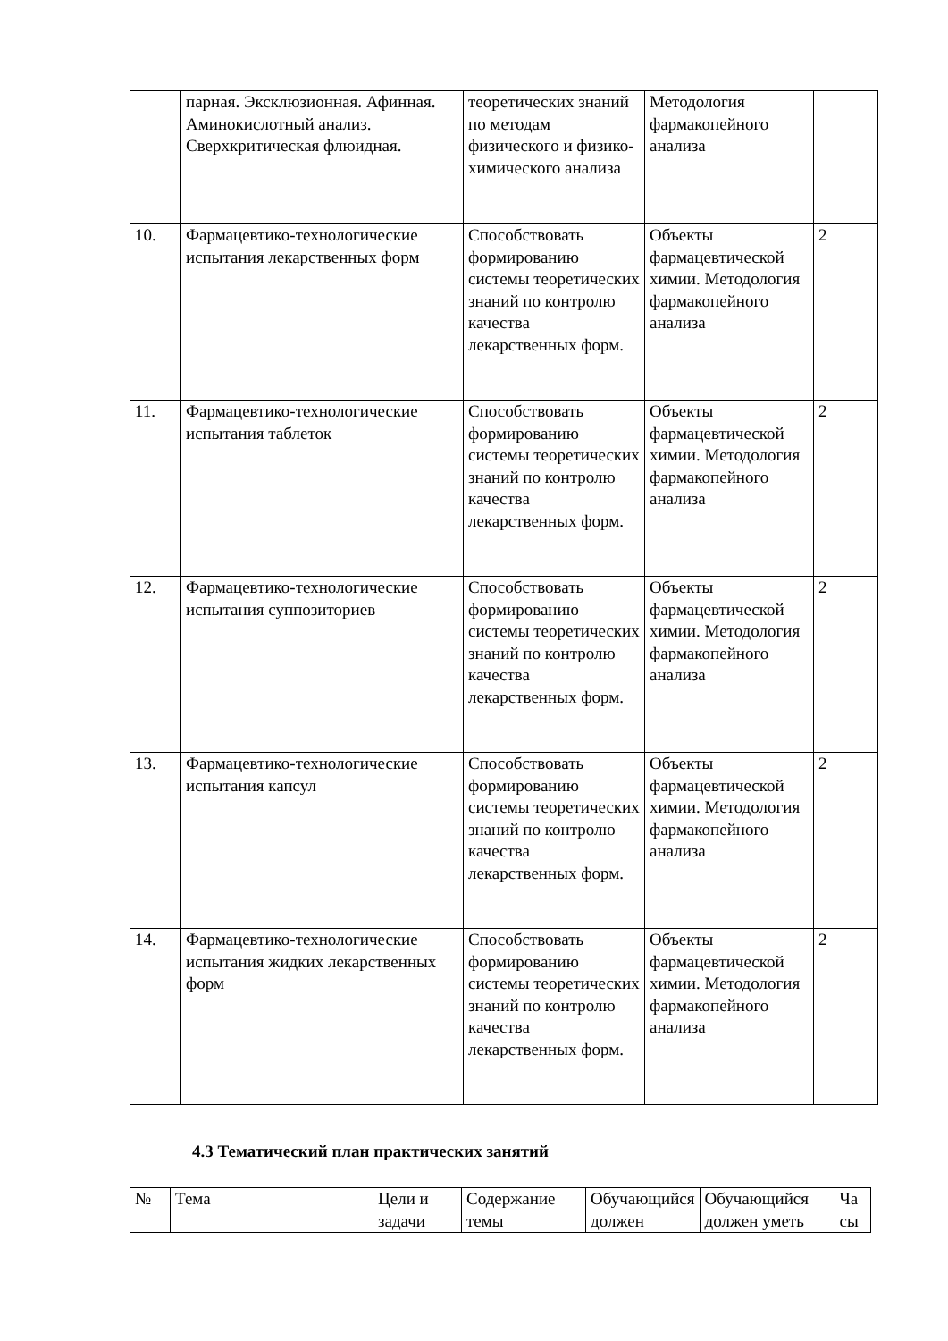| | парная. Эксклюзионная. Афинная. Аминокислотный анализ. Сверхкритическая флюидная. | теоретических знаний по методам физического и физико-химического анализа | Методология фармакопейного анализа | |
| 10. | Фармацевтико-технологические испытания лекарственных форм | Способствовать формированию системы теоретических знаний по контролю качества лекарственных форм. | Объекты фармацевтической химии. Методология фармакопейного анализа | 2 |
| 11. | Фармацевтико-технологические испытания таблеток | Способствовать формированию системы теоретических знаний по контролю качества лекарственных форм. | Объекты фармацевтической химии. Методология фармакопейного анализа | 2 |
| 12. | Фармацевтико-технологические испытания суппозиториев | Способствовать формированию системы теоретических знаний по контролю качества лекарственных форм. | Объекты фармацевтической химии. Методология фармакопейного анализа | 2 |
| 13. | Фармацевтико-технологические испытания капсул | Способствовать формированию системы теоретических знаний по контролю качества лекарственных форм. | Объекты фармацевтической химии. Методология фармакопейного анализа | 2 |
| 14. | Фармацевтико-технологические испытания жидких лекарственных форм | Способствовать формированию системы теоретических знаний по контролю качества лекарственных форм. | Объекты фармацевтической химии. Методология фармакопейного анализа | 2 |
4.3 Тематический план практических занятий
| № | Тема | Цели и задачи | Содержание темы | Обучающийся должен | Обучающийся должен уметь | Ча сы |